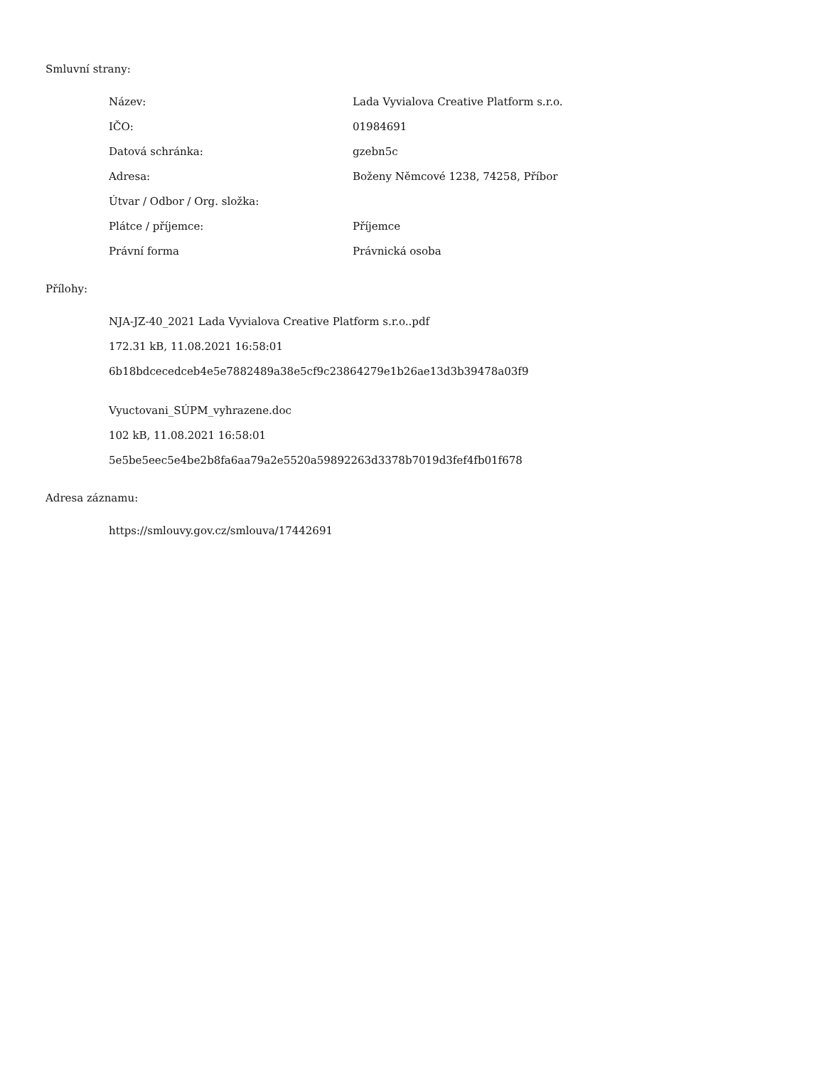Smluvní strany:
| Název: | Lada Vyvialova Creative Platform s.r.o. |
| IČO: | 01984691 |
| Datová schránka: | gzebn5c |
| Adresa: | Boženy Němcové 1238, 74258, Příbor |
| Útvar / Odbor / Org. složka: | |
| Plátce / příjemce: | Příjemce |
| Právní forma | Právnická osoba |
Přílohy:
NJA-JZ-40_2021 Lada Vyvialova Creative Platform s.r.o..pdf
172.31 kB, 11.08.2021 16:58:01
6b18bdcecedceb4e5e7882489a38e5cf9c23864279e1b26ae13d3b39478a03f9
Vyuctovani_SÚPM_vyhrazene.doc
102 kB, 11.08.2021 16:58:01
5e5be5eec5e4be2b8fa6aa79a2e5520a59892263d3378b7019d3fef4fb01f678
Adresa záznamu:
https://smlouvy.gov.cz/smlouva/17442691